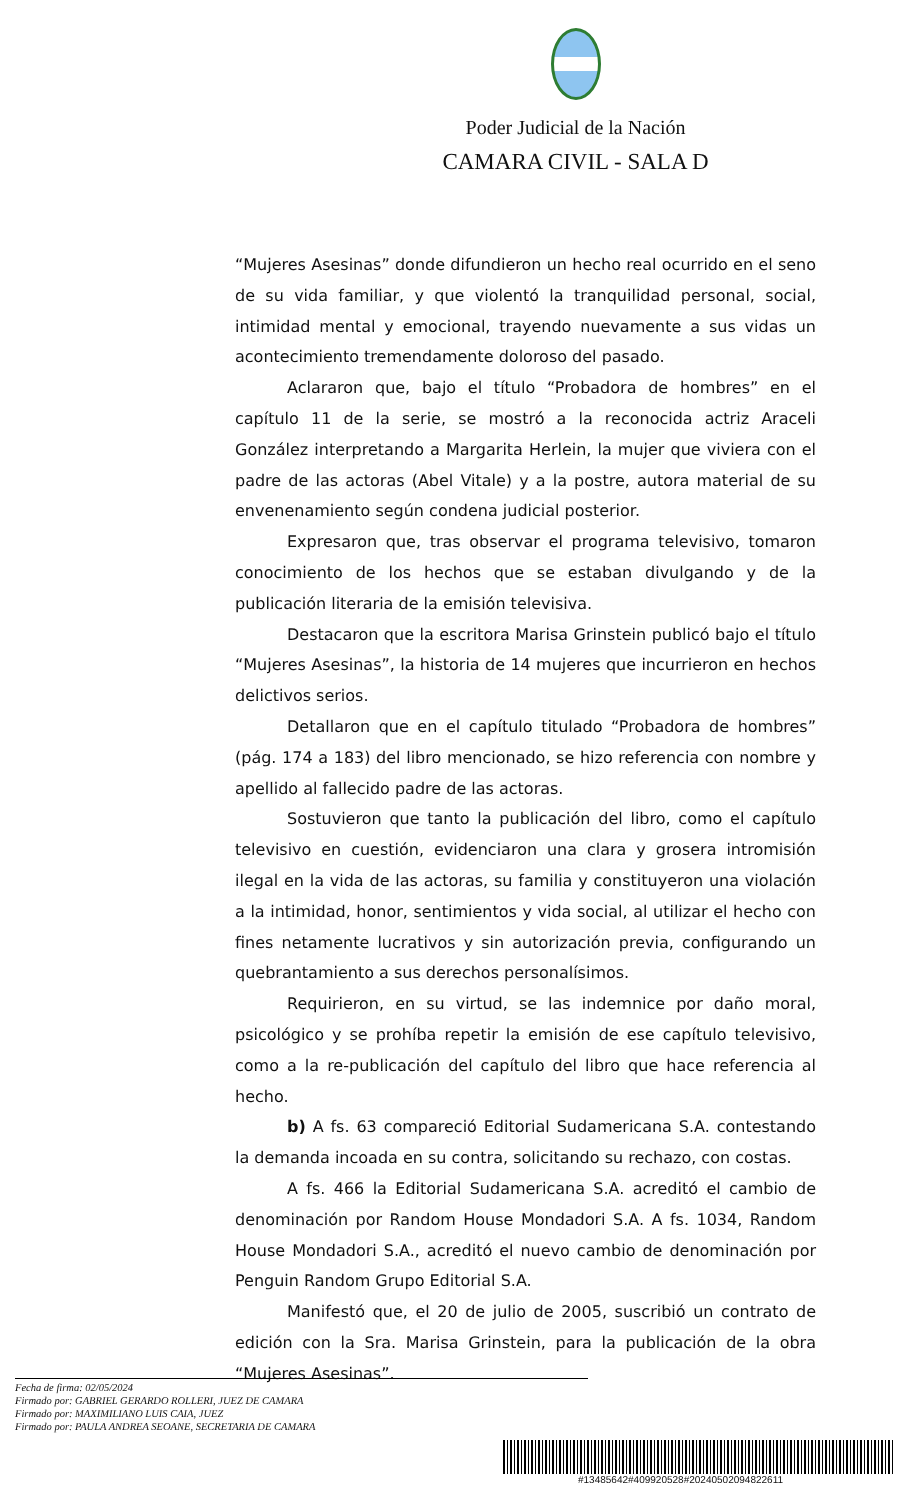Poder Judicial de la Nación
CAMARA CIVIL - SALA D
“Mujeres Asesinas” donde difundieron un hecho real ocurrido en el seno de su vida familiar, y que violentó la tranquilidad personal, social, intimidad mental y emocional, trayendo nuevamente a sus vidas un acontecimiento tremendamente doloroso del pasado.
Aclararon que, bajo el título “Probadora de hombres” en el capítulo 11 de la serie, se mostró a la reconocida actriz Araceli González interpretando a Margarita Herlein, la mujer que viviera con el padre de las actoras (Abel Vitale) y a la postre, autora material de su envenenamiento según condena judicial posterior.
Expresaron que, tras observar el programa televisivo, tomaron conocimiento de los hechos que se estaban divulgando y de la publicación literaria de la emisión televisiva.
Destacaron que la escritora Marisa Grinstein publicó bajo el título “Mujeres Asesinas”, la historia de 14 mujeres que incurrieron en hechos delictivos serios.
Detallaron que en el capítulo titulado “Probadora de hombres” (pág. 174 a 183) del libro mencionado, se hizo referencia con nombre y apellido al fallecido padre de las actoras.
Sostuvieron que tanto la publicación del libro, como el capítulo televisivo en cuestión, evidenciaron una clara y grosera intromisión ilegal en la vida de las actoras, su familia y constituyeron una violación a la intimidad, honor, sentimientos y vida social, al utilizar el hecho con fines netamente lucrativos y sin autorización previa, configurando un quebrantamiento a sus derechos personalísimos.
Requirieron, en su virtud, se las indemnice por daño moral, psicológico y se prohíba repetir la emisión de ese capítulo televisivo, como a la re-publicación del capítulo del libro que hace referencia al hecho.
b) A fs. 63 compareció Editorial Sudamericana S.A. contestando la demanda incoada en su contra, solicitando su rechazo, con costas.
A fs. 466 la Editorial Sudamericana S.A. acreditó el cambio de denominación por Random House Mondadori S.A. A fs. 1034, Random House Mondadori S.A., acreditó el nuevo cambio de denominación por Penguin Random Grupo Editorial S.A.
Manifestó que, el 20 de julio de 2005, suscribió un contrato de edición con la Sra. Marisa Grinstein, para la publicación de la obra “Mujeres Asesinas”.
Fecha de firma: 02/05/2024
Firmado por: GABRIEL GERARDO ROLLERI, JUEZ DE CAMARA
Firmado por: MAXIMILIANO LUIS CAIA, JUEZ
Firmado por: PAULA ANDREA SEOANE, SECRETARIA DE CAMARA
#13485642#409920528#20240502094822611